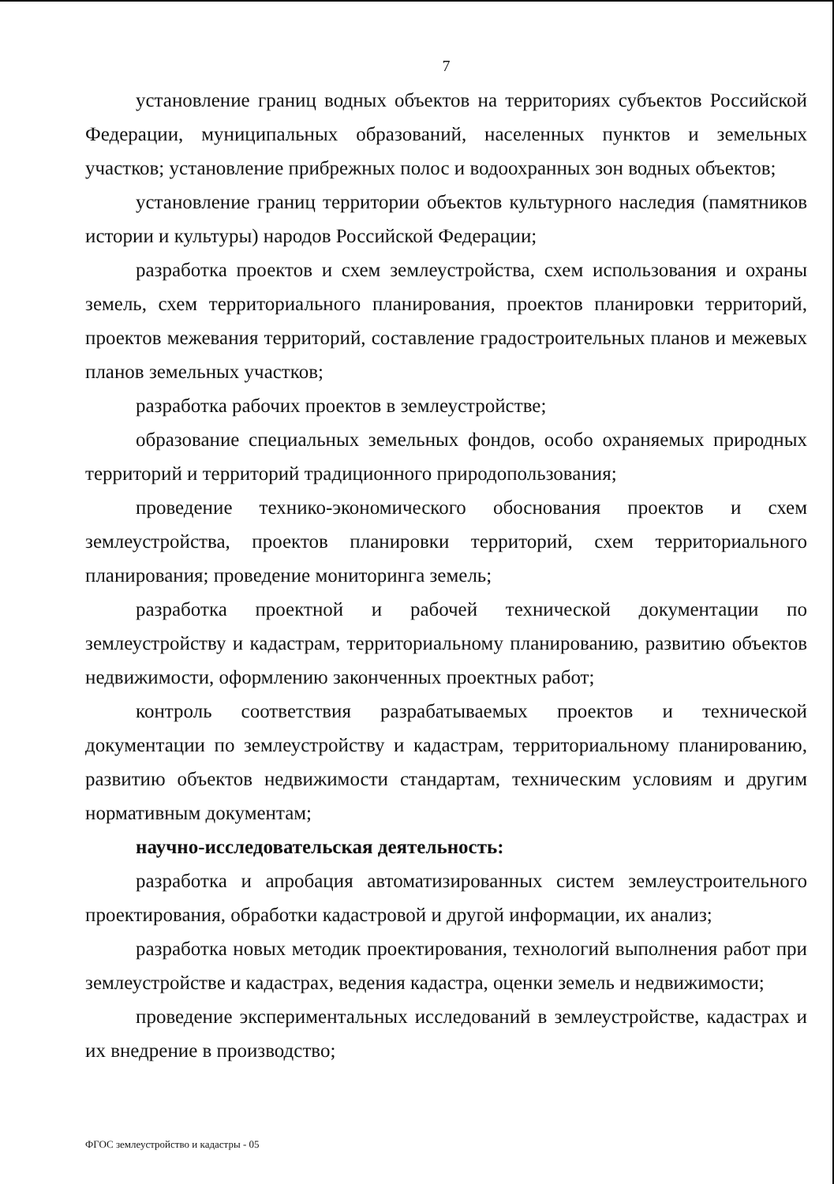7
установление границ водных объектов на территориях субъектов Российской Федерации, муниципальных образований, населенных пунктов и земельных участков; установление прибрежных полос и водоохранных зон водных объектов;
установление границ территории объектов культурного наследия (памятников истории и культуры) народов Российской Федерации;
разработка проектов и схем землеустройства, схем использования и охраны земель, схем территориального планирования, проектов планировки территорий, проектов межевания территорий, составление градостроительных планов и межевых планов земельных участков;
разработка рабочих проектов в землеустройстве;
образование специальных земельных фондов, особо охраняемых природных территорий и территорий традиционного природопользования;
проведение технико-экономического обоснования проектов и схем землеустройства, проектов планировки территорий, схем территориального планирования; проведение мониторинга земель;
разработка проектной и рабочей технической документации по землеустройству и кадастрам, территориальному планированию, развитию объектов недвижимости, оформлению законченных проектных работ;
контроль соответствия разрабатываемых проектов и технической документации по землеустройству и кадастрам, территориальному планированию, развитию объектов недвижимости стандартам, техническим условиям и другим нормативным документам;
научно-исследовательская деятельность:
разработка и апробация автоматизированных систем землеустроительного проектирования, обработки кадастровой и другой информации, их анализ;
разработка новых методик проектирования, технологий выполнения работ при землеустройстве и кадастрах, ведения кадастра, оценки земель и недвижимости;
проведение экспериментальных исследований в землеустройстве, кадастрах и их внедрение в производство;
ФГОС землеустройство и кадастры - 05